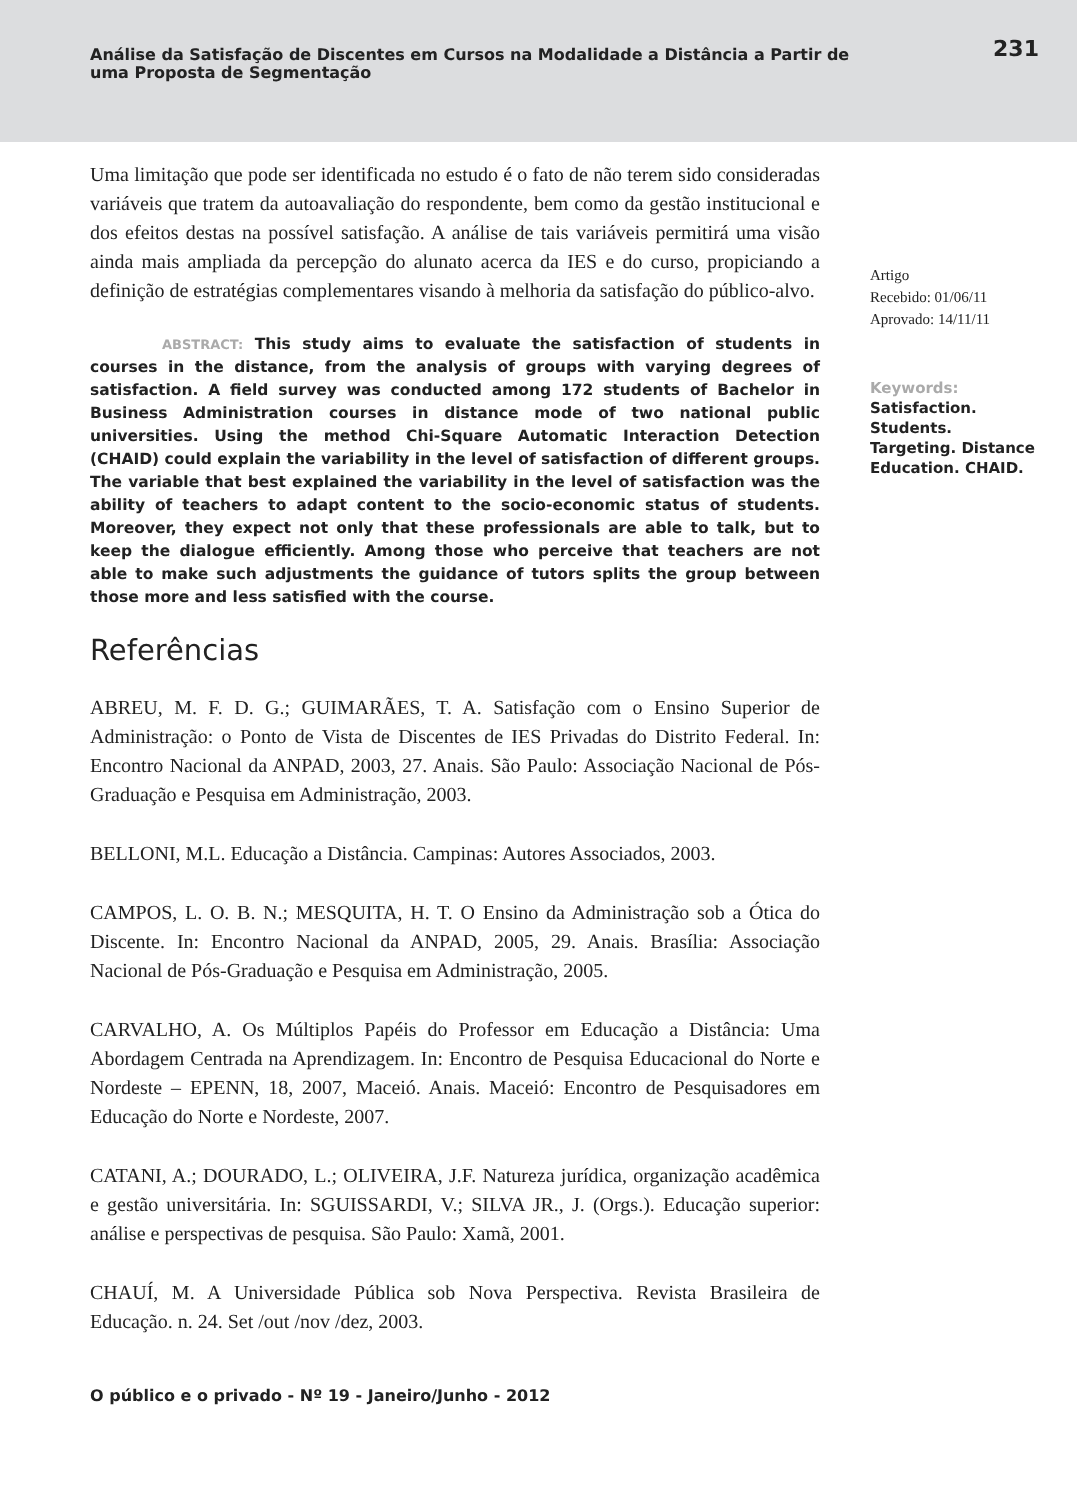Análise da Satisfação de Discentes em Cursos na Modalidade a Distância a Partir de uma Proposta de Segmentação
231
Uma limitação que pode ser identificada no estudo é o fato de não terem sido consideradas variáveis que tratem da autoavaliação do respondente, bem como da gestão institucional e dos efeitos destas na possível satisfação. A análise de tais variáveis permitirá uma visão ainda mais ampliada da percepção do alunato acerca da IES e do curso, propiciando a definição de estratégias complementares visando à melhoria da satisfação do público-alvo.
ABSTRACT: This study aims to evaluate the satisfaction of students in courses in the distance, from the analysis of groups with varying degrees of satisfaction. A field survey was conducted among 172 students of Bachelor in Business Administration courses in distance mode of two national public universities. Using the method Chi-Square Automatic Interaction Detection (CHAID) could explain the variability in the level of satisfaction of different groups. The variable that best explained the variability in the level of satisfaction was the ability of teachers to adapt content to the socio-economic status of students. Moreover, they expect not only that these professionals are able to talk, but to keep the dialogue efficiently. Among those who perceive that teachers are not able to make such adjustments the guidance of tutors splits the group between those more and less satisfied with the course.
Referências
ABREU, M. F. D. G.; GUIMARÃES, T. A. Satisfação com o Ensino Superior de Administração: o Ponto de Vista de Discentes de IES Privadas do Distrito Federal. In: Encontro Nacional da ANPAD, 2003, 27. Anais. São Paulo: Associação Nacional de Pós-Graduação e Pesquisa em Administração, 2003.
BELLONI, M.L. Educação a Distância. Campinas: Autores Associados, 2003.
CAMPOS, L. O. B. N.; MESQUITA, H. T. O Ensino da Administração sob a Ótica do Discente. In: Encontro Nacional da ANPAD, 2005, 29. Anais. Brasília: Associação Nacional de Pós-Graduação e Pesquisa em Administração, 2005.
CARVALHO, A. Os Múltiplos Papéis do Professor em Educação a Distância: Uma Abordagem Centrada na Aprendizagem. In: Encontro de Pesquisa Educacional do Norte e Nordeste – EPENN, 18, 2007, Maceió. Anais. Maceió: Encontro de Pesquisadores em Educação do Norte e Nordeste, 2007.
CATANI, A.; DOURADO, L.; OLIVEIRA, J.F. Natureza jurídica, organização acadêmica e gestão universitária. In: SGUISSARDI, V.; SILVA JR., J. (Orgs.). Educação superior: análise e perspectivas de pesquisa. São Paulo: Xamã, 2001.
CHAUÍ, M. A Universidade Pública sob Nova Perspectiva. Revista Brasileira de Educação. n. 24. Set /out /nov /dez, 2003.
Artigo
Recebido: 01/06/11
Aprovado: 14/11/11
Keywords:
Satisfaction. Students. Targeting. Distance Education. CHAID.
O público e o privado - Nº 19 - Janeiro/Junho - 2012